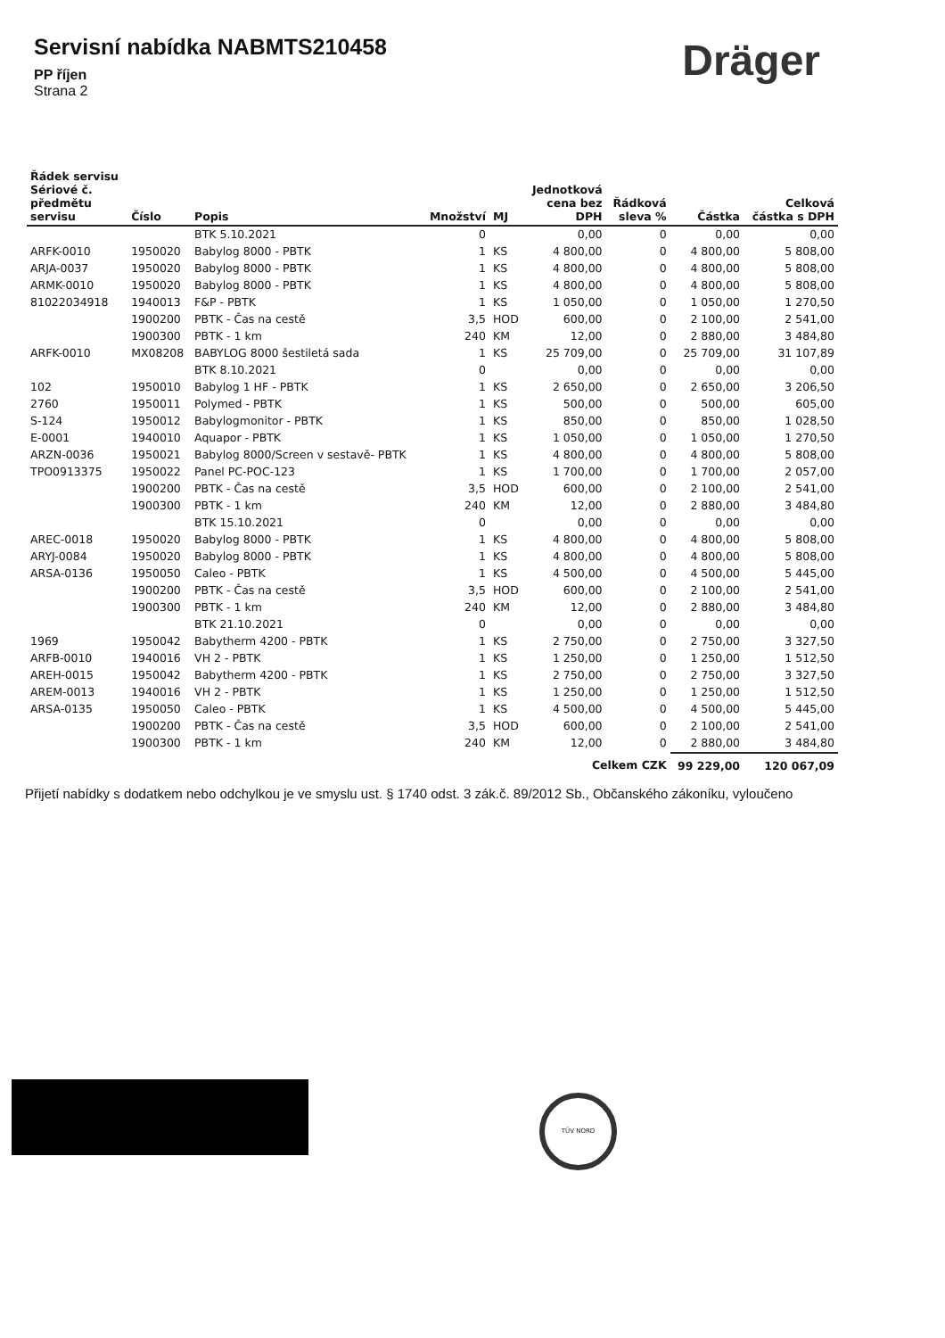Servisní nabídka NABMTS210458
PP říjen
Strana 2
Dräger
| Řádek servisu Sériové č. předmětu servisu | Číslo | Popis | Množství | MJ | Jednotková cena bez DPH | Řádková sleva % | Částka | Celková částka s DPH |
| --- | --- | --- | --- | --- | --- | --- | --- | --- |
| | | BTK 5.10.2021 | 0 | | 0,00 | 0 | 0,00 | 0,00 |
| ARFK-0010 | 1950020 | Babylog 8000 - PBTK | 1 | KS | 4 800,00 | 0 | 4 800,00 | 5 808,00 |
| ARJA-0037 | 1950020 | Babylog 8000 - PBTK | 1 | KS | 4 800,00 | 0 | 4 800,00 | 5 808,00 |
| ARMK-0010 | 1950020 | Babylog 8000 - PBTK | 1 | KS | 4 800,00 | 0 | 4 800,00 | 5 808,00 |
| 81022034918 | 1940013 | F&P - PBTK | 1 | KS | 1 050,00 | 0 | 1 050,00 | 1 270,50 |
| | 1900200 | PBTK - Čas na cestě | 3,5 | HOD | 600,00 | 0 | 2 100,00 | 2 541,00 |
| | 1900300 | PBTK - 1 km | 240 | KM | 12,00 | 0 | 2 880,00 | 3 484,80 |
| ARFK-0010 | MX08208 | BABYLOG 8000 šestiletá sada | 1 | KS | 25 709,00 | 0 | 25 709,00 | 31 107,89 |
| | | BTK 8.10.2021 | 0 | | 0,00 | 0 | 0,00 | 0,00 |
| 102 | 1950010 | Babylog 1 HF - PBTK | 1 | KS | 2 650,00 | 0 | 2 650,00 | 3 206,50 |
| 2760 | 1950011 | Polymed - PBTK | 1 | KS | 500,00 | 0 | 500,00 | 605,00 |
| S-124 | 1950012 | Babylogmonitor - PBTK | 1 | KS | 850,00 | 0 | 850,00 | 1 028,50 |
| E-0001 | 1940010 | Aquapor - PBTK | 1 | KS | 1 050,00 | 0 | 1 050,00 | 1 270,50 |
| ARZN-0036 | 1950021 | Babylog 8000/Screen v sestavě- PBTK | 1 | KS | 4 800,00 | 0 | 4 800,00 | 5 808,00 |
| TPO0913375 | 1950022 | Panel PC-POC-123 | 1 | KS | 1 700,00 | 0 | 1 700,00 | 2 057,00 |
| | 1900200 | PBTK - Čas na cestě | 3,5 | HOD | 600,00 | 0 | 2 100,00 | 2 541,00 |
| | 1900300 | PBTK - 1 km | 240 | KM | 12,00 | 0 | 2 880,00 | 3 484,80 |
| | | BTK 15.10.2021 | 0 | | 0,00 | 0 | 0,00 | 0,00 |
| AREC-0018 | 1950020 | Babylog 8000 - PBTK | 1 | KS | 4 800,00 | 0 | 4 800,00 | 5 808,00 |
| ARYJ-0084 | 1950020 | Babylog 8000 - PBTK | 1 | KS | 4 800,00 | 0 | 4 800,00 | 5 808,00 |
| ARSA-0136 | 1950050 | Caleo - PBTK | 1 | KS | 4 500,00 | 0 | 4 500,00 | 5 445,00 |
| | 1900200 | PBTK - Čas na cestě | 3,5 | HOD | 600,00 | 0 | 2 100,00 | 2 541,00 |
| | 1900300 | PBTK - 1 km | 240 | KM | 12,00 | 0 | 2 880,00 | 3 484,80 |
| | | BTK 21.10.2021 | 0 | | 0,00 | 0 | 0,00 | 0,00 |
| 1969 | 1950042 | Babytherm 4200 - PBTK | 1 | KS | 2 750,00 | 0 | 2 750,00 | 3 327,50 |
| ARFB-0010 | 1940016 | VH 2 - PBTK | 1 | KS | 1 250,00 | 0 | 1 250,00 | 1 512,50 |
| AREH-0015 | 1950042 | Babytherm 4200 - PBTK | 1 | KS | 2 750,00 | 0 | 2 750,00 | 3 327,50 |
| AREM-0013 | 1940016 | VH 2 - PBTK | 1 | KS | 1 250,00 | 0 | 1 250,00 | 1 512,50 |
| ARSA-0135 | 1950050 | Caleo - PBTK | 1 | KS | 4 500,00 | 0 | 4 500,00 | 5 445,00 |
| | 1900200 | PBTK - Čas na cestě | 3,5 | HOD | 600,00 | 0 | 2 100,00 | 2 541,00 |
| | 1900300 | PBTK - 1 km | 240 | KM | 12,00 | 0 | 2 880,00 | 3 484,80 |
| Celkem CZK | | | | | | | 99 229,00 | 120 067,09 |
Přijetí nabídky s dodatkem nebo odchylkou je ve smyslu ust. § 1740 odst. 3 zák.č. 89/2012 Sb., Občanského zákoníku, vyloučeno
TÜV NORD